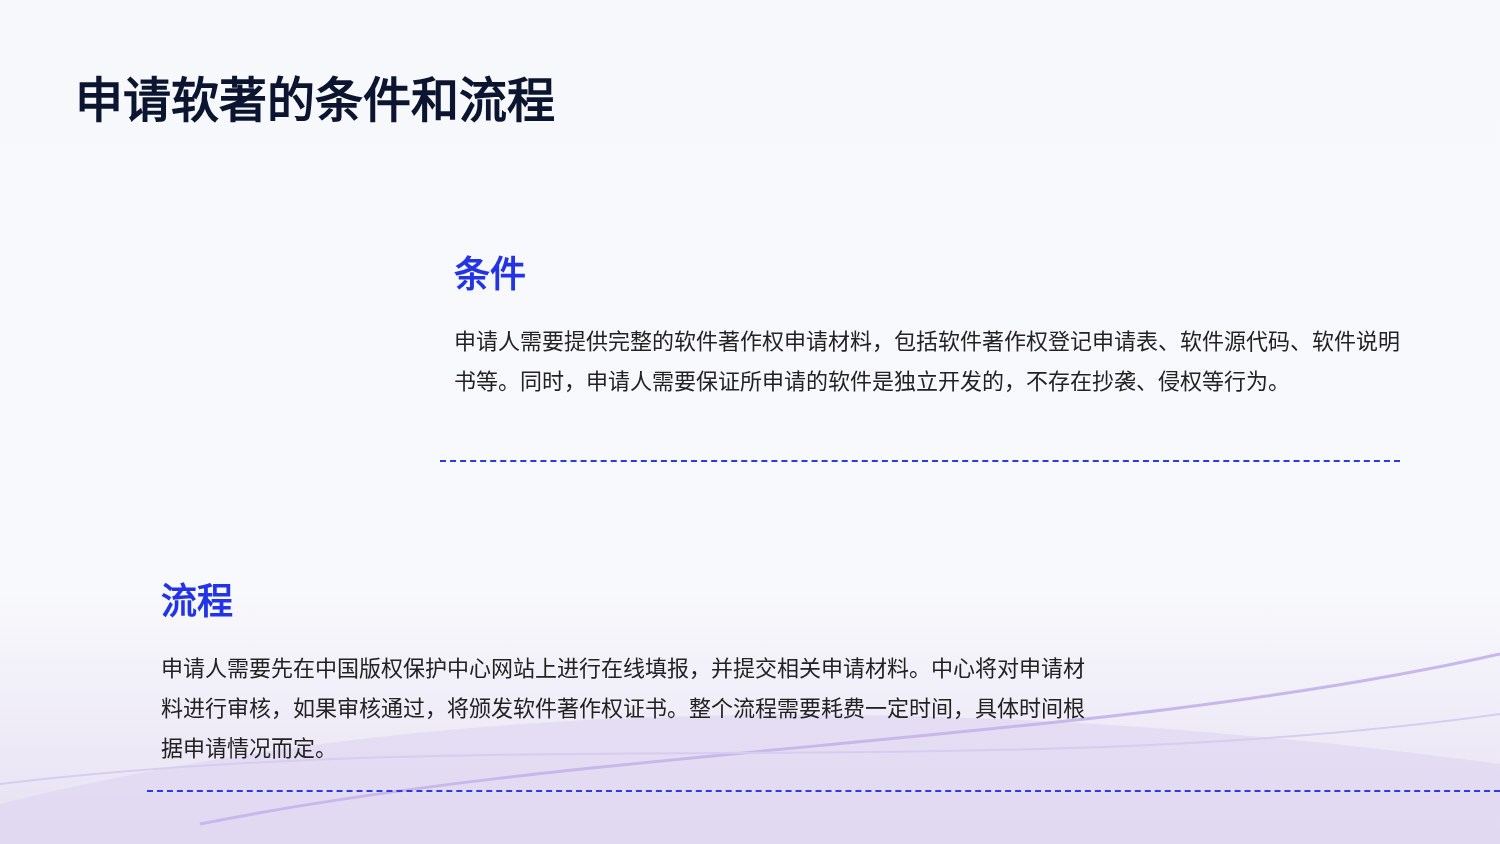申请软著的条件和流程
条件
申请人需要提供完整的软件著作权申请材料，包括软件著作权登记申请表、软件源代码、软件说明书等。同时，申请人需要保证所申请的软件是独立开发的，不存在抄袭、侵权等行为。
流程
申请人需要先在中国版权保护中心网站上进行在线填报，并提交相关申请材料。中心将对申请材料进行审核，如果审核通过，将颁发软件著作权证书。整个流程需要耗费一定时间，具体时间根据申请情况而定。